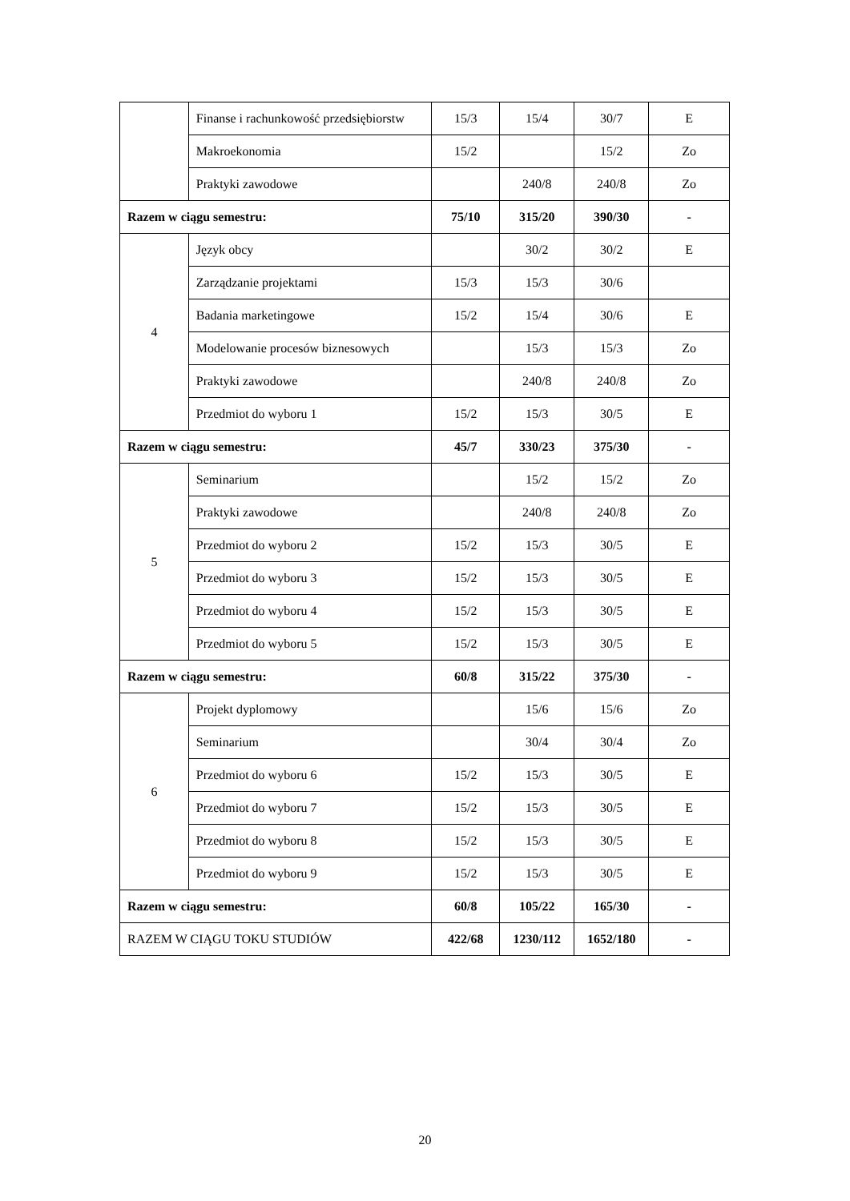| | Finanse i rachunkowość przedsiębiorstw | 15/3 | 15/4 | 30/7 | E |
| | Makroekonomia | 15/2 | | 15/2 | Zo |
| | Praktyki zawodowe | | 240/8 | 240/8 | Zo |
| Razem w ciągu semestru: | | 75/10 | 315/20 | 390/30 | - |
| 4 | Język obcy | | 30/2 | 30/2 | E |
| | Zarządzanie projektami | 15/3 | 15/3 | 30/6 | |
| | Badania marketingowe | 15/2 | 15/4 | 30/6 | E |
| | Modelowanie procesów biznesowych | | 15/3 | 15/3 | Zo |
| | Praktyki zawodowe | | 240/8 | 240/8 | Zo |
| | Przedmiot do wyboru 1 | 15/2 | 15/3 | 30/5 | E |
| Razem w ciągu semestru: | | 45/7 | 330/23 | 375/30 | - |
| 5 | Seminarium | | 15/2 | 15/2 | Zo |
| | Praktyki zawodowe | | 240/8 | 240/8 | Zo |
| | Przedmiot do wyboru 2 | 15/2 | 15/3 | 30/5 | E |
| | Przedmiot do wyboru 3 | 15/2 | 15/3 | 30/5 | E |
| | Przedmiot do wyboru 4 | 15/2 | 15/3 | 30/5 | E |
| | Przedmiot do wyboru 5 | 15/2 | 15/3 | 30/5 | E |
| Razem w ciągu semestru: | | 60/8 | 315/22 | 375/30 | - |
| 6 | Projekt dyplomowy | | 15/6 | 15/6 | Zo |
| | Seminarium | | 30/4 | 30/4 | Zo |
| | Przedmiot do wyboru 6 | 15/2 | 15/3 | 30/5 | E |
| | Przedmiot do wyboru 7 | 15/2 | 15/3 | 30/5 | E |
| | Przedmiot do wyboru 8 | 15/2 | 15/3 | 30/5 | E |
| | Przedmiot do wyboru 9 | 15/2 | 15/3 | 30/5 | E |
| Razem w ciągu semestru: | | 60/8 | 105/22 | 165/30 | - |
| RAZEM W CIĄGU TOKU STUDIÓW | | 422/68 | 1230/112 | 1652/180 | - |
20